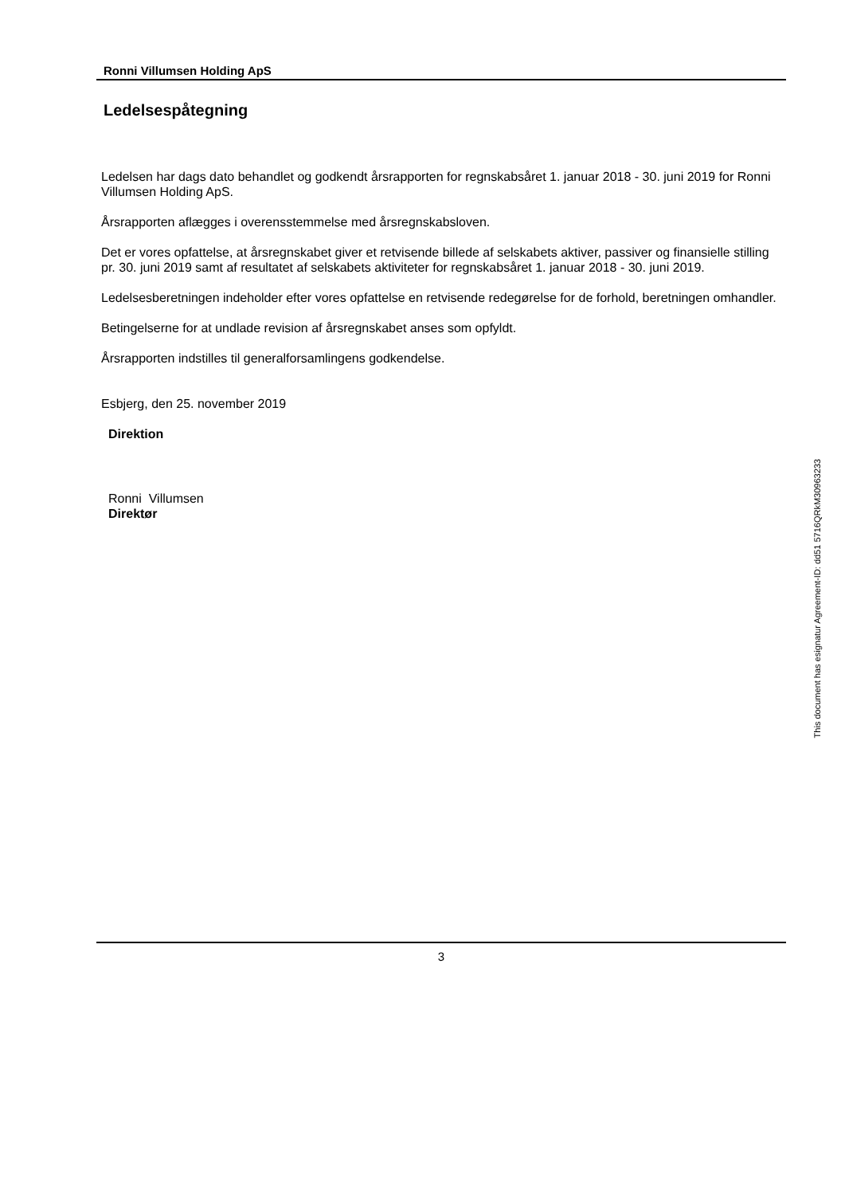Ronni Villumsen Holding ApS
Ledelsespåtegning
Ledelsen har dags dato behandlet og godkendt årsrapporten for regnskabsåret 1. januar 2018 - 30. juni 2019 for Ronni Villumsen Holding ApS.
Årsrapporten aflægges i overensstemmelse med årsregnskabsloven.
Det er vores opfattelse, at årsregnskabet giver et retvisende billede af selskabets aktiver, passiver og finansielle stilling pr. 30. juni 2019 samt af resultatet af selskabets aktiviteter for regnskabsåret 1. januar 2018 - 30. juni 2019.
Ledelsesberetningen indeholder efter vores opfattelse en retvisende redegørelse for de forhold, beretningen omhandler.
Betingelserne for at undlade revision af årsregnskabet anses som opfyldt.
Årsrapporten indstilles til generalforsamlingens godkendelse.
Esbjerg, den 25. november 2019
Direktion
Ronni Villumsen
Direktør
3
This document has esignatur Agreement-ID: dd51 5716QRkM30963233